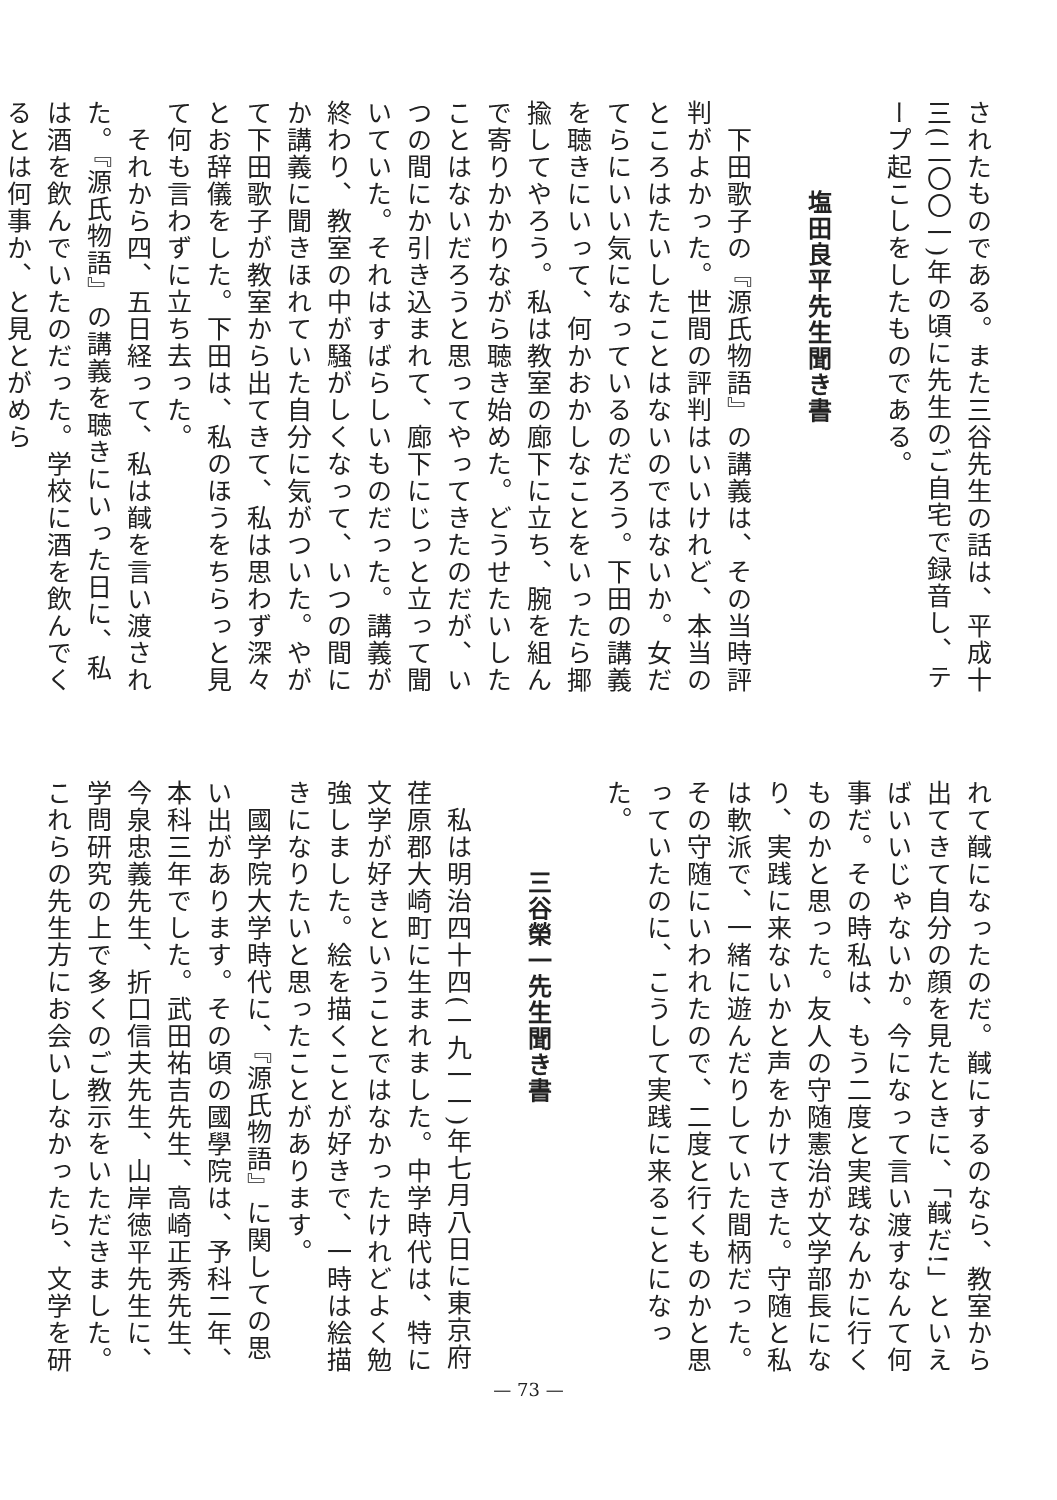されたものである。また三谷先生の話は、平成十三(二〇〇一)年の頃に先生のご自宅で録音し、テープ起こしをしたものである。
塩田良平先生聞き書
　下田歌子の『源氏物語』の講義は、その当時評判がよかった。世間の評判はいいけれど、本当のところはたいしたことはないのではないか。女だてらにいい気になっているのだろう。下田の講義を聴きにいって、何かおかしなことをいったら揶揄してやろう。私は教室の廊下に立ち、腕を組んで寄りかかりながら聴き始めた。どうせたいしたことはないだろうと思ってやってきたのだが、いつの間にか引き込まれて、廊下にじっと立って聞いていた。それはすばらしいものだった。講義が終わり、教室の中が騒がしくなって、いつの間にか講義に聞きほれていた自分に気がついた。やがて下田歌子が教室から出てきて、私は思わず深々とお辞儀をした。下田は、私のほうをちらっと見て何も言わずに立ち去った。
　それから四、五日経って、私は馘を言い渡された。『源氏物語』の講義を聴きにいった日に、私は酒を飲んでいたのだった。学校に酒を飲んでくるとは何事か、と見とがめら
れて馘になったのだ。馘にするのなら、教室から出てきて自分の顔を見たときに、「馘だ!」といえばいいじゃないか。今になって言い渡すなんて何事だ。その時私は、もう二度と実践なんかに行くものかと思った。友人の守随憲治が文学部長になり、実践に来ないかと声をかけてきた。守随と私は軟派で、一緒に遊んだりしていた間柄だった。その守随にいわれたので、二度と行くものかと思っていたのに、こうして実践に来ることになった。
三谷榮一先生聞き書
　私は明治四十四(一九一一)年七月八日に東京府荏原郡大崎町に生まれました。中学時代は、特に文学が好きということではなかったけれどよく勉強しました。絵を描くことが好きで、一時は絵描きになりたいと思ったことがあります。
　國学院大学時代に、『源氏物語』に関しての思い出があります。その頃の國學院は、予科二年、本科三年でした。武田祐吉先生、高崎正秀先生、今泉忠義先生、折口信夫先生、山岸徳平先生に、学問研究の上で多くのご教示をいただきました。これらの先生方にお会いしなかったら、文学を研
— 73 —